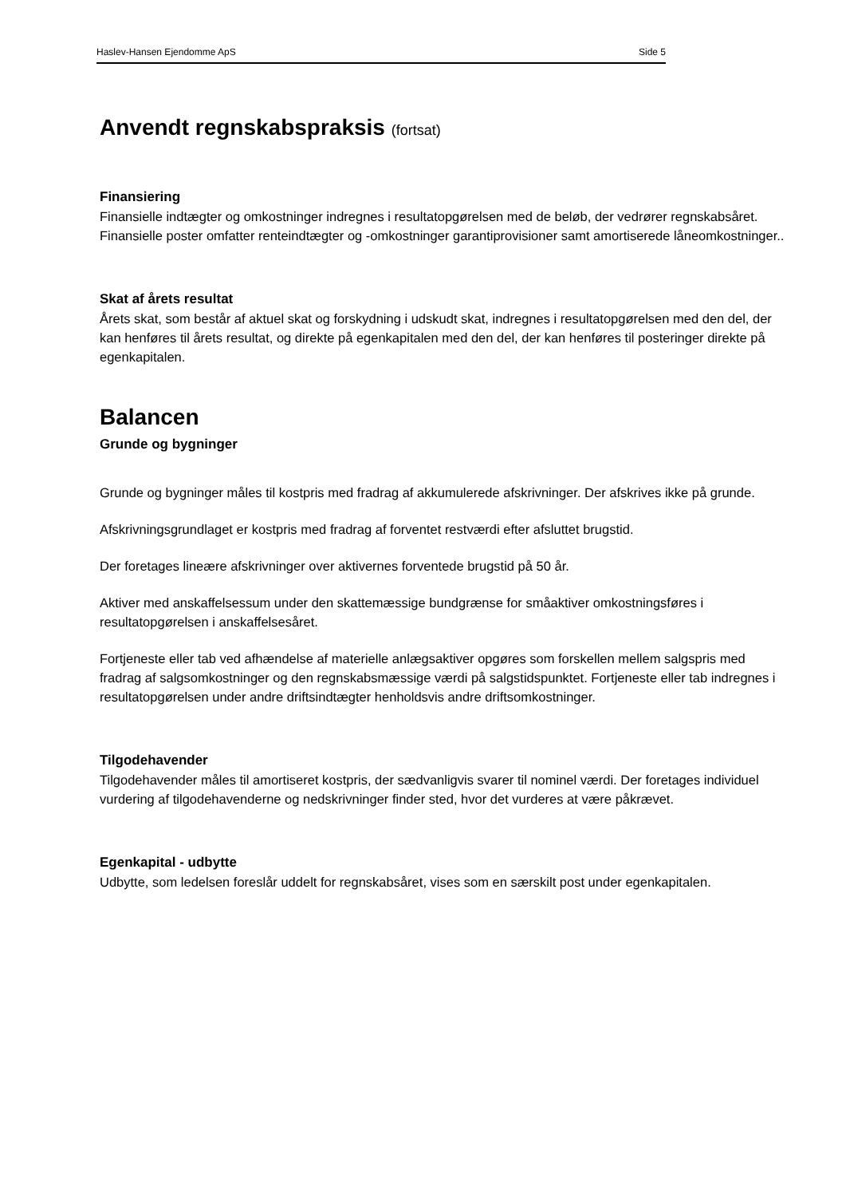Haslev-Hansen Ejendomme ApS Side 5
Anvendt regnskabspraksis (fortsat)
Finansiering
Finansielle indtægter og omkostninger indregnes i resultatopgørelsen med de beløb, der vedrører regnskabsåret. Finansielle poster omfatter renteindtægter og -omkostninger garantiprovisioner samt amortiserede låneomkostninger..
Skat af årets resultat
Årets skat, som består af aktuel skat og forskydning i udskudt skat, indregnes i resultatopgørelsen med den del, der kan henføres til årets resultat, og direkte på egenkapitalen med den del, der kan henføres til posteringer direkte på egenkapitalen.
Balancen
Grunde og bygninger
Grunde og bygninger måles til kostpris med fradrag af akkumulerede afskrivninger. Der afskrives ikke på grunde.
Afskrivningsgrundlaget er kostpris med fradrag af forventet restværdi efter afsluttet brugstid.
Der foretages lineære afskrivninger over aktivernes forventede brugstid på 50 år.
Aktiver med anskaffelsessum under den skattemæssige bundgrænse for småaktiver omkostningsføres i resultatopgørelsen i anskaffelsesåret.
Fortjeneste eller tab ved afhændelse af materielle anlægsaktiver opgøres som forskellen mellem salgspris med fradrag af salgsomkostninger og den regnskabsmæssige værdi på salgstidspunktet. Fortjeneste eller tab indregnes i resultatopgørelsen under andre driftsindtægter henholdsvis andre driftsomkostninger.
Tilgodehavender
Tilgodehavender måles til amortiseret kostpris, der sædvanligvis svarer til nominel værdi. Der foretages individuel vurdering af tilgodehavenderne og nedskrivninger finder sted, hvor det vurderes at være påkrævet.
Egenkapital - udbytte
Udbytte, som ledelsen foreslår uddelt for regnskabsåret, vises som en særskilt post under egenkapitalen.